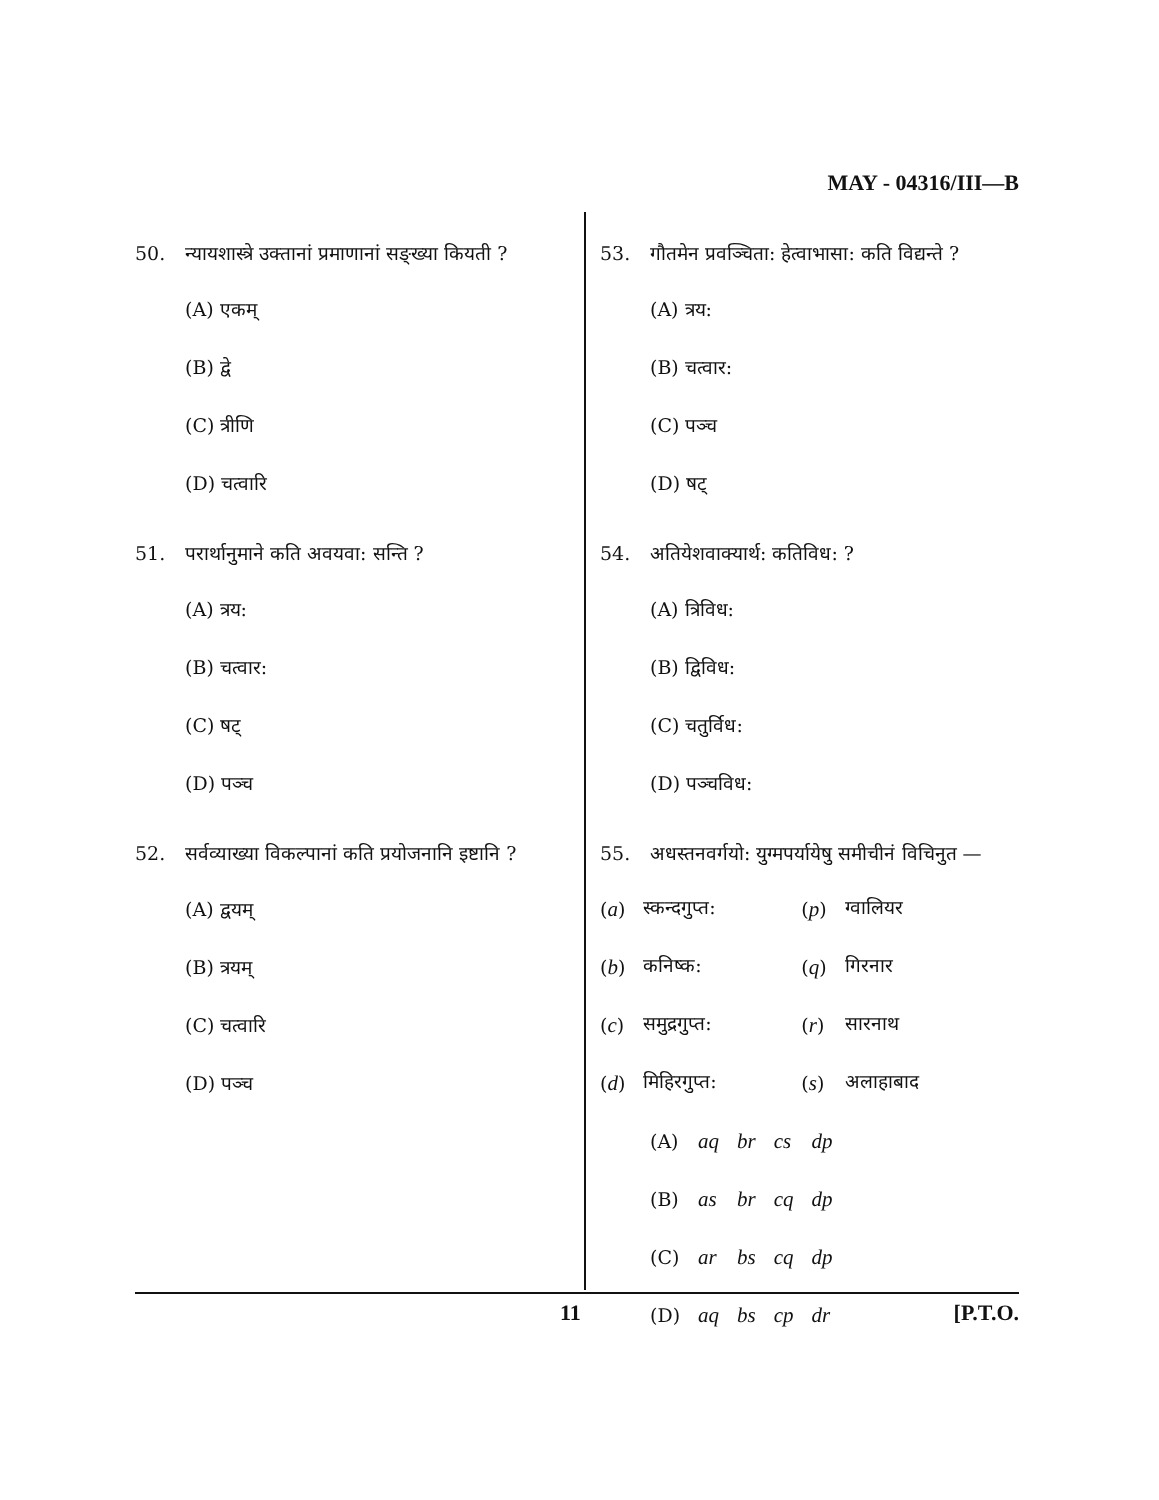MAY - 04316/III—B
50. न्यायशास्त्रे उक्तानां प्रमाणानां सङ्ख्या कियती ?
(A) एकम्
(B) द्वे
(C) त्रीणि
(D) चत्वारि
51. परार्थानुमाने कति अवयवा: सन्ति ?
(A) त्रय:
(B) चत्वार:
(C) षट्
(D) पञ्च
52. सर्वव्याख्या विकल्पानां कति प्रयोजनानि इष्टानि ?
(A) द्वयम्
(B) त्रयम्
(C) चत्वारि
(D) पञ्च
53. गौतमेन प्रवञ्चिता: हेत्वाभासा: कति विद्यन्ते ?
(A) त्रय:
(B) चत्वार:
(C) पञ्च
(D) षट्
54. अतियेशवाक्यार्थ: कतिविध: ?
(A) त्रिविध:
(B) द्विविध:
(C) चतुर्विध:
(D) पञ्चविध:
55. अधस्तनवर्गयो: युग्मपर्यायेषु समीचीनं विचिनुत —
| ( a ) | स्कन्दगुप्त: | ( p ) | ग्वालियर |
| ( b ) | कनिष्क: | ( q ) | गिरनार |
| ( c ) | समुद्रगुप्त: | ( r ) | सारनाथ |
| ( d ) | मिहिरगुप्त: | ( s ) | अलाहाबाद |
| (A) | aq | br | cs | dp |
| (B) | as | br | cq | dp |
| (C) | ar | bs | cq | dp |
| (D) | aq | bs | cp | dr |
11 [P.T.O.